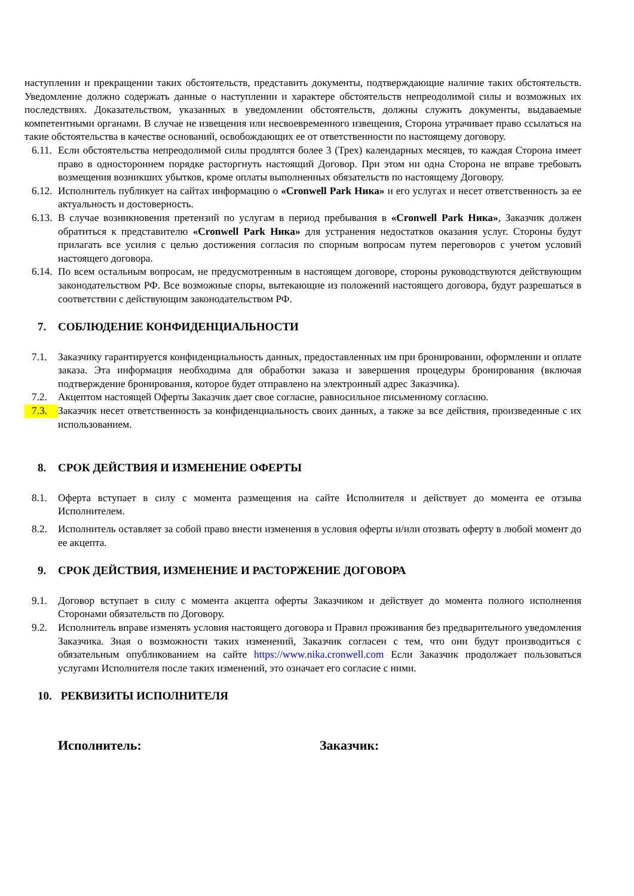наступлении и прекращении таких обстоятельств, представить документы, подтверждающие наличие таких обстоятельств. Уведомление должно содержать данные о наступлении и характере обстоятельств непреодолимой силы и возможных их последствиях. Доказательством, указанных в уведомлении обстоятельств, должны служить документы, выдаваемые компетентными органами. В случае не извещения или несвоевременного извещения, Сторона утрачивает право ссылаться на такие обстоятельства в качестве оснований, освобождающих ее от ответственности по настоящему договору.
6.11. Если обстоятельства непреодолимой силы продлятся более 3 (Трех) календарных месяцев, то каждая Сторона имеет право в одностороннем порядке расторгнуть настоящий Договор. При этом ни одна Сторона не вправе требовать возмещения возникших убытков, кроме оплаты выполненных обязательств по настоящему Договору.
6.12. Исполнитель публикует на сайтах информацию о «Cronwell Park Ника» и его услугах и несет ответственность за ее актуальность и достоверность.
6.13. В случае возникновения претензий по услугам в период пребывания в «Cronwell Park Ника», Заказчик должен обратиться к представителю «Cronwell Park Ника» для устранения недостатков оказания услуг. Стороны будут прилагать все усилия с целью достижения согласия по спорным вопросам путем переговоров с учетом условий настоящего договора.
6.14. По всем остальным вопросам, не предусмотренным в настоящем договоре, стороны руководствуются действующим законодательством РФ. Все возможные споры, вытекающие из положений настоящего договора, будут разрешаться в соответствии с действующим законодательством РФ.
7. СОБЛЮДЕНИЕ КОНФИДЕНЦИАЛЬНОСТИ
7.1. Заказчику гарантируется конфиденциальность данных, предоставленных им при бронировании, оформлении и оплате заказа. Эта информация необходима для обработки заказа и завершения процедуры бронирования (включая подтверждение бронирования, которое будет отправлено на электронный адрес Заказчика).
7.2. Акцептом настоящей Оферты Заказчик дает свое согласие, равносильное письменному согласию.
7.3. Заказчик несет ответственность за конфиденциальность своих данных, а также за все действия, произведенные с их использованием.
8. СРОК ДЕЙСТВИЯ И ИЗМЕНЕНИЕ ОФЕРТЫ
8.1. Оферта вступает в силу с момента размещения на сайте Исполнителя и действует до момента ее отзыва Исполнителем.
8.2. Исполнитель оставляет за собой право внести изменения в условия оферты и/или отозвать оферту в любой момент до ее акцепта.
9. СРОК ДЕЙСТВИЯ, ИЗМЕНЕНИЕ И РАСТОРЖЕНИЕ ДОГОВОРА
9.1. Договор вступает в силу с момента акцепта оферты Заказчиком и действует до момента полного исполнения Сторонами обязательств по Договору.
9.2. Исполнитель вправе изменять условия настоящего договора и Правил проживания без предварительного уведомления Заказчика. Зная о возможности таких изменений, Заказчик согласен с тем, что они будут производиться с обязательным опубликованием на сайте https://www.nika.cronwell.com Если Заказчик продолжает пользоваться услугами Исполнителя после таких изменений, это означает его согласие с ними.
10. РЕКВИЗИТЫ ИСПОЛНИТЕЛЯ
Исполнитель: Заказчик: